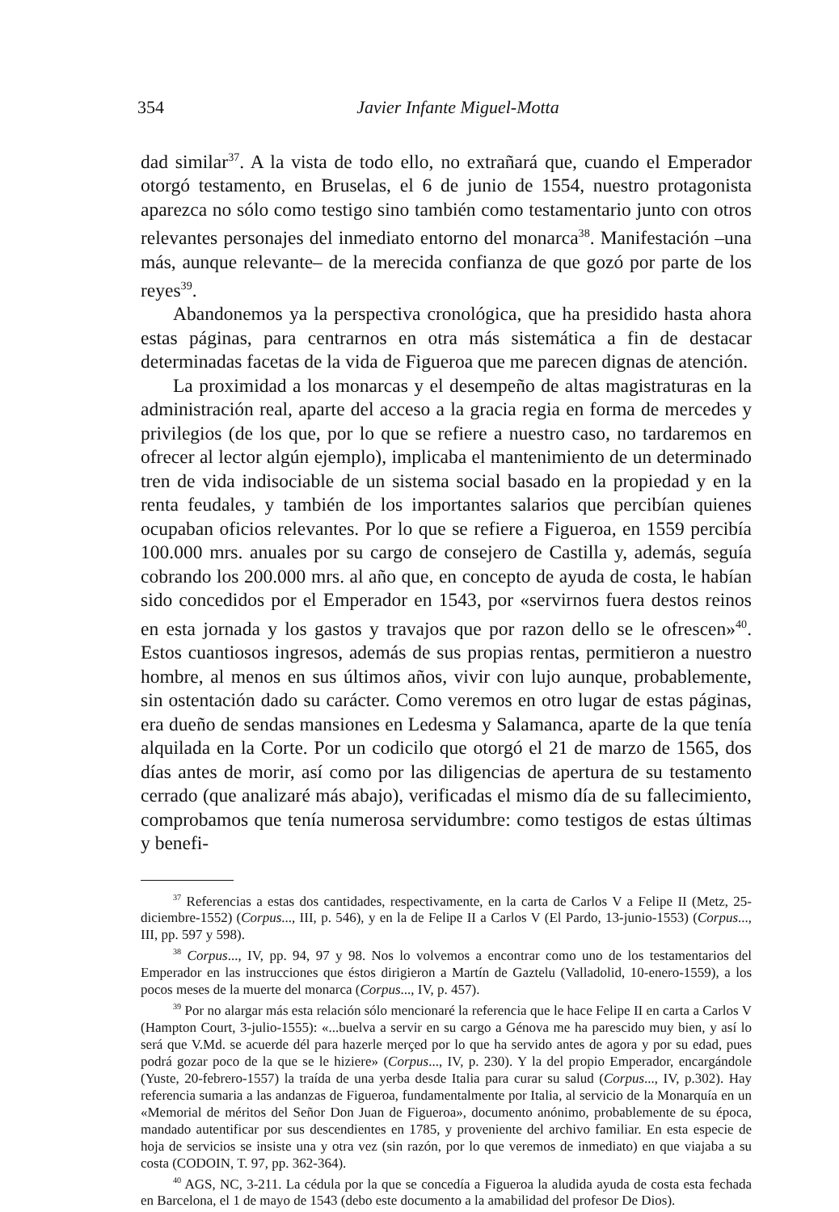354
Javier Infante Miguel-Motta
dad similar<sup>37</sup>. A la vista de todo ello, no extrañará que, cuando el Emperador otorgó testamento, en Bruselas, el 6 de junio de 1554, nuestro protagonista aparezca no sólo como testigo sino también como testamentario junto con otros relevantes personajes del inmediato entorno del monarca<sup>38</sup>. Manifestación –una más, aunque relevante– de la merecida confianza de que gozó por parte de los reyes<sup>39</sup>.
Abandonemos ya la perspectiva cronológica, que ha presidido hasta ahora estas páginas, para centrarnos en otra más sistemática a fin de destacar determinadas facetas de la vida de Figueroa que me parecen dignas de atención.
La proximidad a los monarcas y el desempeño de altas magistraturas en la administración real, aparte del acceso a la gracia regia en forma de mercedes y privilegios (de los que, por lo que se refiere a nuestro caso, no tardaremos en ofrecer al lector algún ejemplo), implicaba el mantenimiento de un determinado tren de vida indisociable de un sistema social basado en la propiedad y en la renta feudales, y también de los importantes salarios que percibían quienes ocupaban oficios relevantes. Por lo que se refiere a Figueroa, en 1559 percibía 100.000 mrs. anuales por su cargo de consejero de Castilla y, además, seguía cobrando los 200.000 mrs. al año que, en concepto de ayuda de costa, le habían sido concedidos por el Emperador en 1543, por «servirnos fuera destos reinos en esta jornada y los gastos y travajos que por razon dello se le ofrescen»<sup>40</sup>. Estos cuantiosos ingresos, además de sus propias rentas, permitieron a nuestro hombre, al menos en sus últimos años, vivir con lujo aunque, probablemente, sin ostentación dado su carácter. Como veremos en otro lugar de estas páginas, era dueño de sendas mansiones en Ledesma y Salamanca, aparte de la que tenía alquilada en la Corte. Por un codicilo que otorgó el 21 de marzo de 1565, dos días antes de morir, así como por las diligencias de apertura de su testamento cerrado (que analizaré más abajo), verificadas el mismo día de su fallecimiento, comprobamos que tenía numerosa servidumbre: como testigos de estas últimas y benefi-
<sup>37</sup> Referencias a estas dos cantidades, respectivamente, en la carta de Carlos V a Felipe II (Metz, 25-diciembre-1552) (Corpus..., III, p. 546), y en la de Felipe II a Carlos V (El Pardo, 13-junio-1553) (Corpus..., III, pp. 597 y 598).
<sup>38</sup> Corpus..., IV, pp. 94, 97 y 98. Nos lo volvemos a encontrar como uno de los testamentarios del Emperador en las instrucciones que éstos dirigieron a Martín de Gaztelu (Valladolid, 10-enero-1559), a los pocos meses de la muerte del monarca (Corpus..., IV, p. 457).
<sup>39</sup> Por no alargar más esta relación sólo mencionaré la referencia que le hace Felipe II en carta a Carlos V (Hampton Court, 3-julio-1555): «...buelva a servir en su cargo a Génova me ha parescido muy bien, y así lo será que V.Md. se acuerde dél para hazerle merçed por lo que ha servido antes de agora y por su edad, pues podrá gozar poco de la que se le hiziere» (Corpus..., IV, p. 230). Y la del propio Emperador, encargándole (Yuste, 20-febrero-1557) la traída de una yerba desde Italia para curar su salud (Corpus..., IV, p.302). Hay referencia sumaria a las andanzas de Figueroa, fundamentalmente por Italia, al servicio de la Monarquía en un «Memorial de méritos del Señor Don Juan de Figueroa», documento anónimo, probablemente de su época, mandado autentificar por sus descendientes en 1785, y proveniente del archivo familiar. En esta especie de hoja de servicios se insiste una y otra vez (sin razón, por lo que veremos de inmediato) en que viajaba a su costa (CODOIN, T. 97, pp. 362-364).
<sup>40</sup> AGS, NC, 3-211. La cédula por la que se concedía a Figueroa la aludida ayuda de costa esta fechada en Barcelona, el 1 de mayo de 1543 (debo este documento a la amabilidad del profesor De Dios).